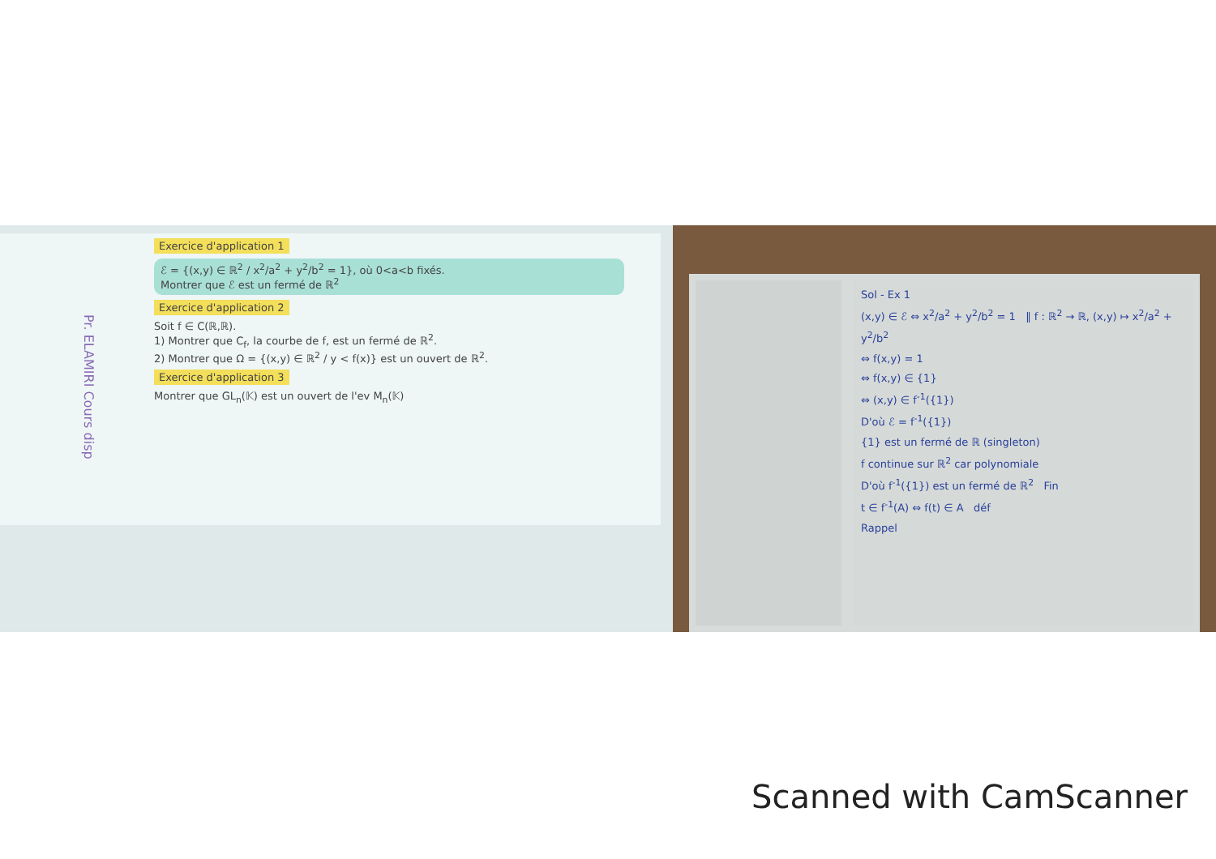Pr. ELAMIRI Cours disp
Exercice d'application 1
ℰ = {(x,y) ∈ ℝ<sup>2</sup> / x<sup>2</sup>/a<sup>2</sup> + y<sup>2</sup>/b<sup>2</sup> = 1}, où 0<a<b fixés.
Montrer que ℰ est un fermé de ℝ<sup>2</sup>
Exercice d'application 2
Soit f ∈ C(ℝ,ℝ).
1) Montrer que C<sub>f</sub>, la courbe de f, est un fermé de ℝ<sup>2</sup>.
2) Montrer que Ω = {(x,y) ∈ ℝ<sup>2</sup> / y < f(x)} est un ouvert de ℝ<sup>2</sup>.
Exercice d'application 3
Montrer que GL<sub>n</sub>(𝕂) est un ouvert de l'ev M<sub>n</sub>(𝕂)
Sol - Ex 1
(x,y) ∈ ℰ ⇔ x<sup>2</sup>/a<sup>2</sup> + y<sup>2</sup>/b<sup>2</sup> = 1 ‖ f : ℝ<sup>2</sup> → ℝ, (x,y) ↦ x<sup>2</sup>/a<sup>2</sup> + y<sup>2</sup>/b<sup>2</sup>
⇔ f(x,y) = 1
⇔ f(x,y) ∈ {1}
⇔ (x,y) ∈ f<sup>-1</sup>({1})
D'où ℰ = f<sup>-1</sup>({1})
{1} est un fermé de ℝ (singleton)
f continue sur ℝ<sup>2</sup> car polynomiale
D'où f<sup>-1</sup>({1}) est un fermé de ℝ<sup>2</sup> Fin
t ∈ f<sup>-1</sup>(A) ⇔ f(t) ∈ A déf
Rappel
Scanned with CamScanner